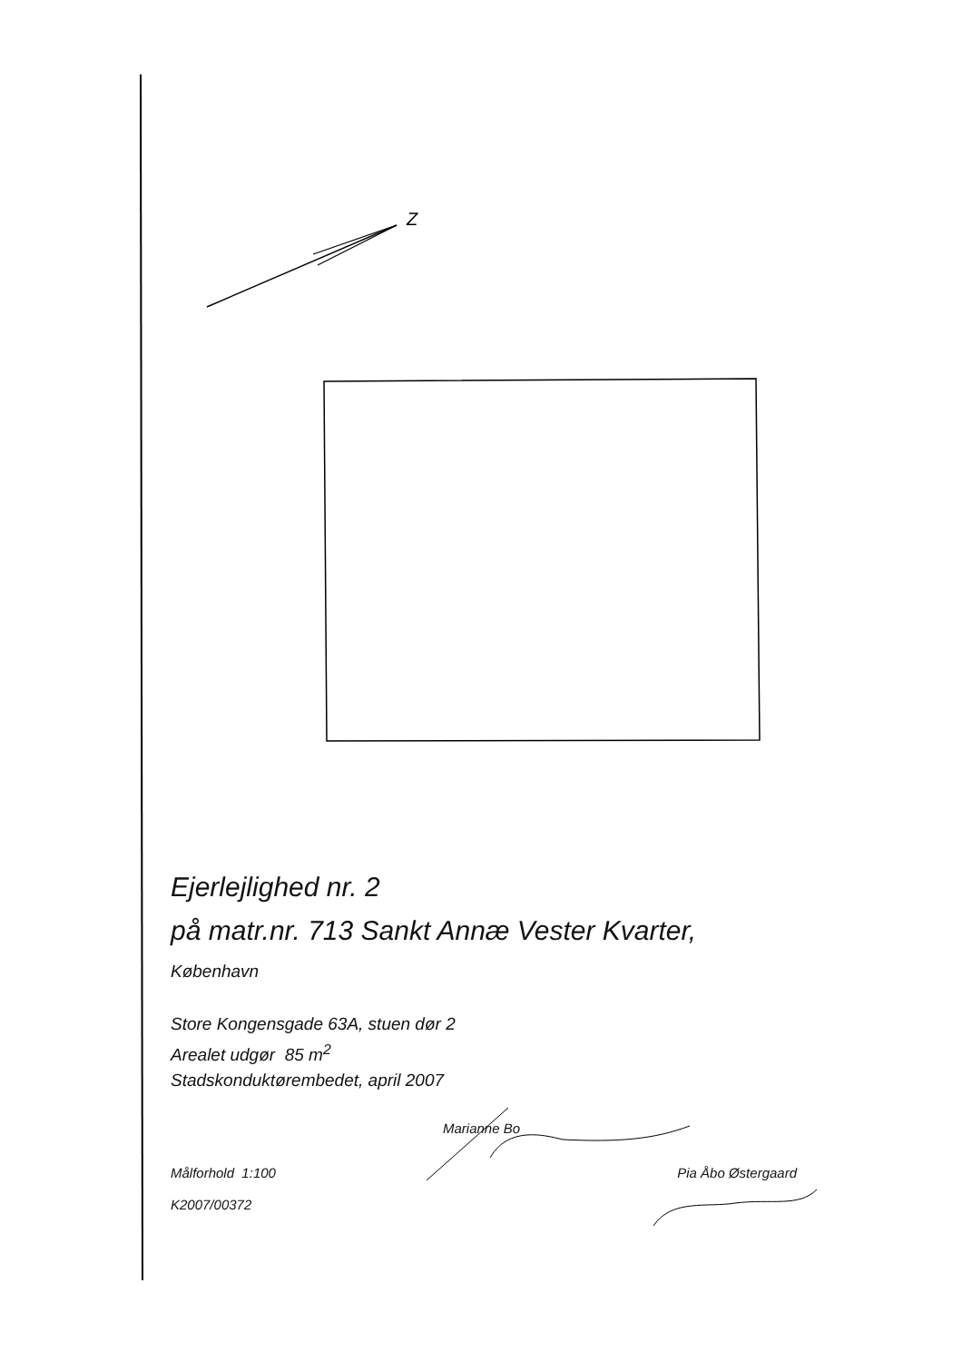Z
Ejerlejlighed nr. 2
på matr.nr. 713 Sankt Annæ Vester Kvarter,
København
Store Kongensgade 63A, stuen dør 2
Arealet udgør 85 m<sup>2</sup>
Stadskonduktørembedet, april 2007
Marianne Bo
Målforhold 1:100 Pia Åbo Østergaard
K2007/00372